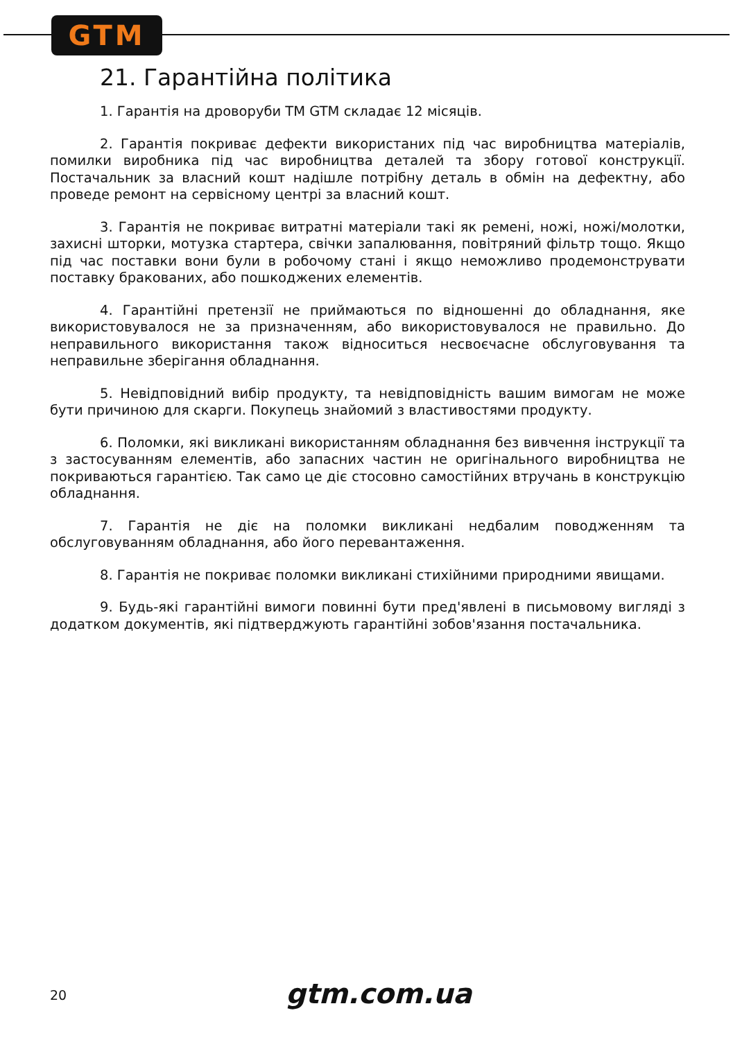GTM
21. Гарантійна політика
1. Гарантія на дроворуби ТМ GTM складає 12 місяців.
2. Гарантія покриває дефекти використаних під час виробництва матеріалів, помилки виробника під час виробництва деталей та збору готової конструкції. Постачальник за власний кошт надішле потрібну деталь в обмін на дефектну, або проведе ремонт на сервісному центрі за власний кошт.
3. Гарантія не покриває витратні матеріали такі як ремені, ножі, ножі/молотки, захисні шторки, мотузка стартера, свічки запалювання, повітряний фільтр тощо. Якщо під час поставки вони були в робочому стані і якщо неможливо продемонструвати поставку бракованих, або пошкоджених елементів.
4. Гарантійні претензії не приймаються по відношенні до обладнання, яке використовувалося не за призначенням, або використовувалося не правильно. До неправильного використання також відноситься несвоєчасне обслуговування та неправильне зберігання обладнання.
5. Невідповідний вибір продукту, та невідповідність вашим вимогам не може бути причиною для скарги. Покупець знайомий з властивостями продукту.
6. Поломки, які викликані використанням обладнання без вивчення інструкції та з застосуванням елементів, або запасних частин не оригінального виробництва не покриваються гарантією. Так само це діє стосовно самостійних втручань в конструкцію обладнання.
7. Гарантія не діє на поломки викликані недбалим поводженням та обслуговуванням обладнання, або його перевантаження.
8. Гарантія не покриває поломки викликані стихійними природними явищами.
9. Будь-які гарантійні вимоги повинні бути пред'явлені в письмовому вигляді з додатком документів, які підтверджують гарантійні зобов'язання постачальника.
20 gtm.com.ua